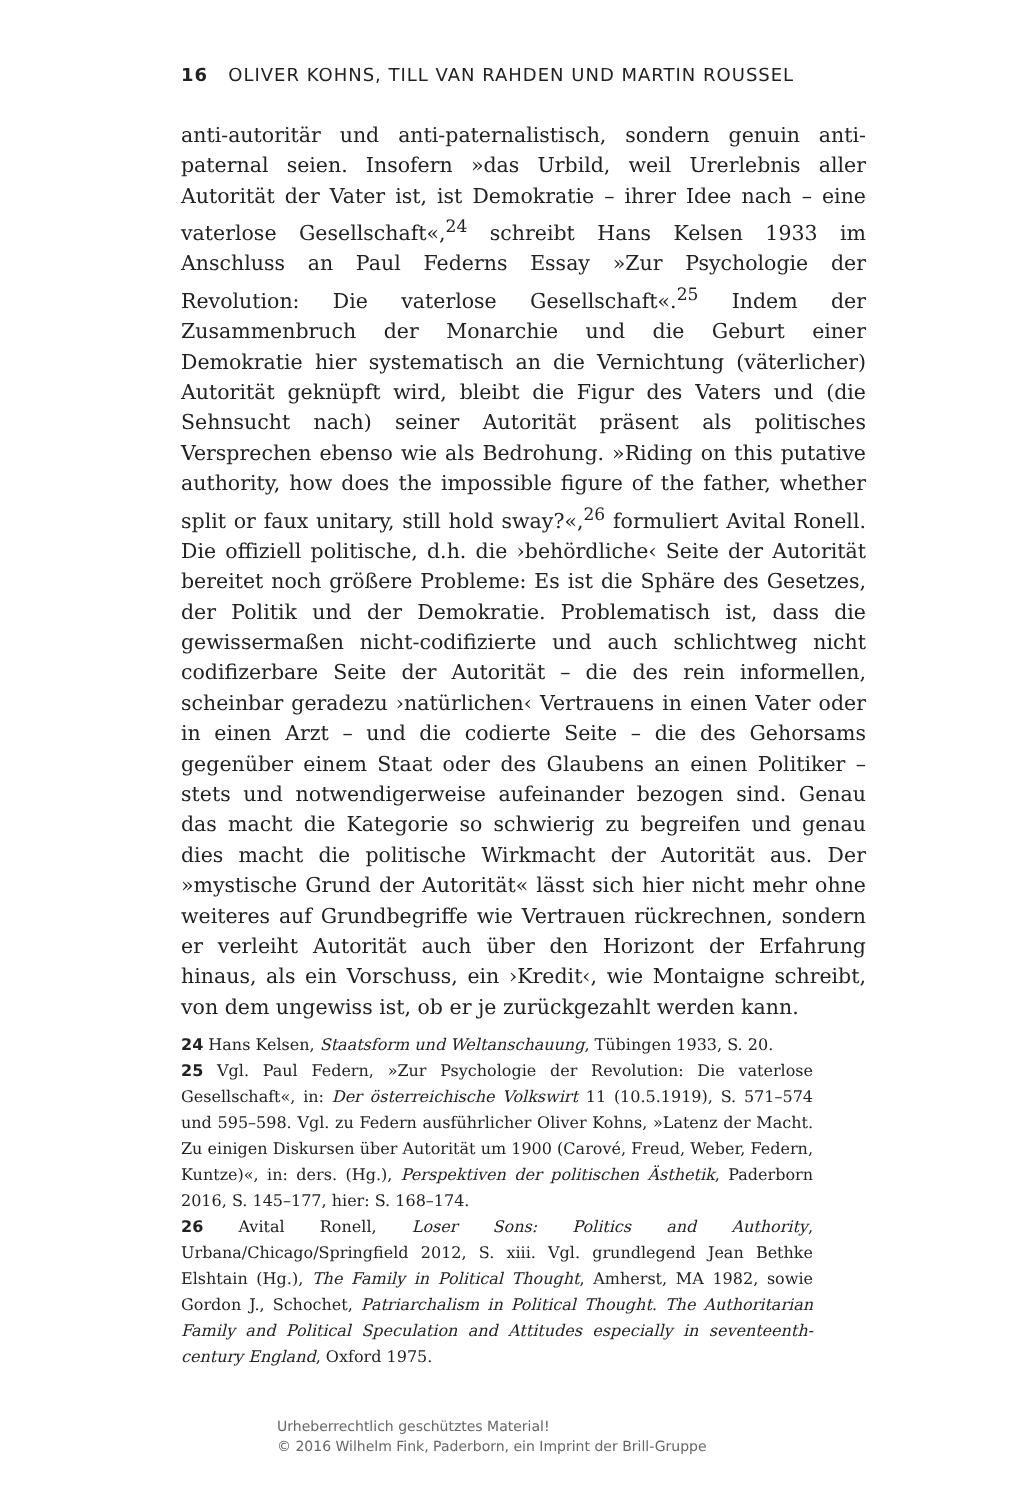16 OLIVER KOHNS, TILL VAN RAHDEN UND MARTIN ROUSSEL
anti-autoritär und anti-paternalistisch, sondern genuin anti-paternal seien. Insofern »das Urbild, weil Urerlebnis aller Autorität der Vater ist, ist Demokratie – ihrer Idee nach – eine vaterlose Gesellschaft«,<sup>24</sup> schreibt Hans Kelsen 1933 im Anschluss an Paul Federns Essay »Zur Psychologie der Revolution: Die vaterlose Gesellschaft«.<sup>25</sup> Indem der Zusammenbruch der Monarchie und die Geburt einer Demokratie hier systematisch an die Vernichtung (väterlicher) Autorität geknüpft wird, bleibt die Figur des Vaters und (die Sehnsucht nach) seiner Autorität präsent als politisches Versprechen ebenso wie als Bedrohung. »Riding on this putative authority, how does the impossible figure of the father, whether split or faux unitary, still hold sway?«,<sup>26</sup> formuliert Avital Ronell. Die offiziell politische, d.h. die ›behördliche‹ Seite der Autorität bereitet noch größere Probleme: Es ist die Sphäre des Gesetzes, der Politik und der Demokratie. Problematisch ist, dass die gewissermaßen nicht-codifizierte und auch schlichtweg nicht codifizerbare Seite der Autorität – die des rein informellen, scheinbar geradezu ›natürlichen‹ Vertrauens in einen Vater oder in einen Arzt – und die codierte Seite – die des Gehorsams gegenüber einem Staat oder des Glaubens an einen Politiker – stets und notwendigerweise aufeinander bezogen sind. Genau das macht die Kategorie so schwierig zu begreifen und genau dies macht die politische Wirkmacht der Autorität aus. Der »mystische Grund der Autorität« lässt sich hier nicht mehr ohne weiteres auf Grundbegriffe wie Vertrauen rückrechnen, sondern er verleiht Autorität auch über den Horizont der Erfahrung hinaus, als ein Vorschuss, ein ›Kredit‹, wie Montaigne schreibt, von dem ungewiss ist, ob er je zurückgezahlt werden kann.
24 Hans Kelsen, Staatsform und Weltanschauung, Tübingen 1933, S. 20.
25 Vgl. Paul Federn, »Zur Psychologie der Revolution: Die vaterlose Gesellschaft«, in: Der österreichische Volkswirt 11 (10.5.1919), S. 571–574 und 595–598. Vgl. zu Federn ausführlicher Oliver Kohns, »Latenz der Macht. Zu einigen Diskursen über Autorität um 1900 (Carové, Freud, Weber, Federn, Kuntze)«, in: ders. (Hg.), Perspektiven der politischen Ästhetik, Paderborn 2016, S. 145–177, hier: S. 168–174.
26 Avital Ronell, Loser Sons: Politics and Authority, Urbana/Chicago/Springfield 2012, S. xiii. Vgl. grundlegend Jean Bethke Elshtain (Hg.), The Family in Political Thought, Amherst, MA 1982, sowie Gordon J., Schochet, Patriarchalism in Political Thought. The Authoritarian Family and Political Speculation and Attitudes especially in seventeenth-century England, Oxford 1975.
Urheberrechtlich geschütztes Material!
© 2016 Wilhelm Fink, Paderborn, ein Imprint der Brill-Gruppe